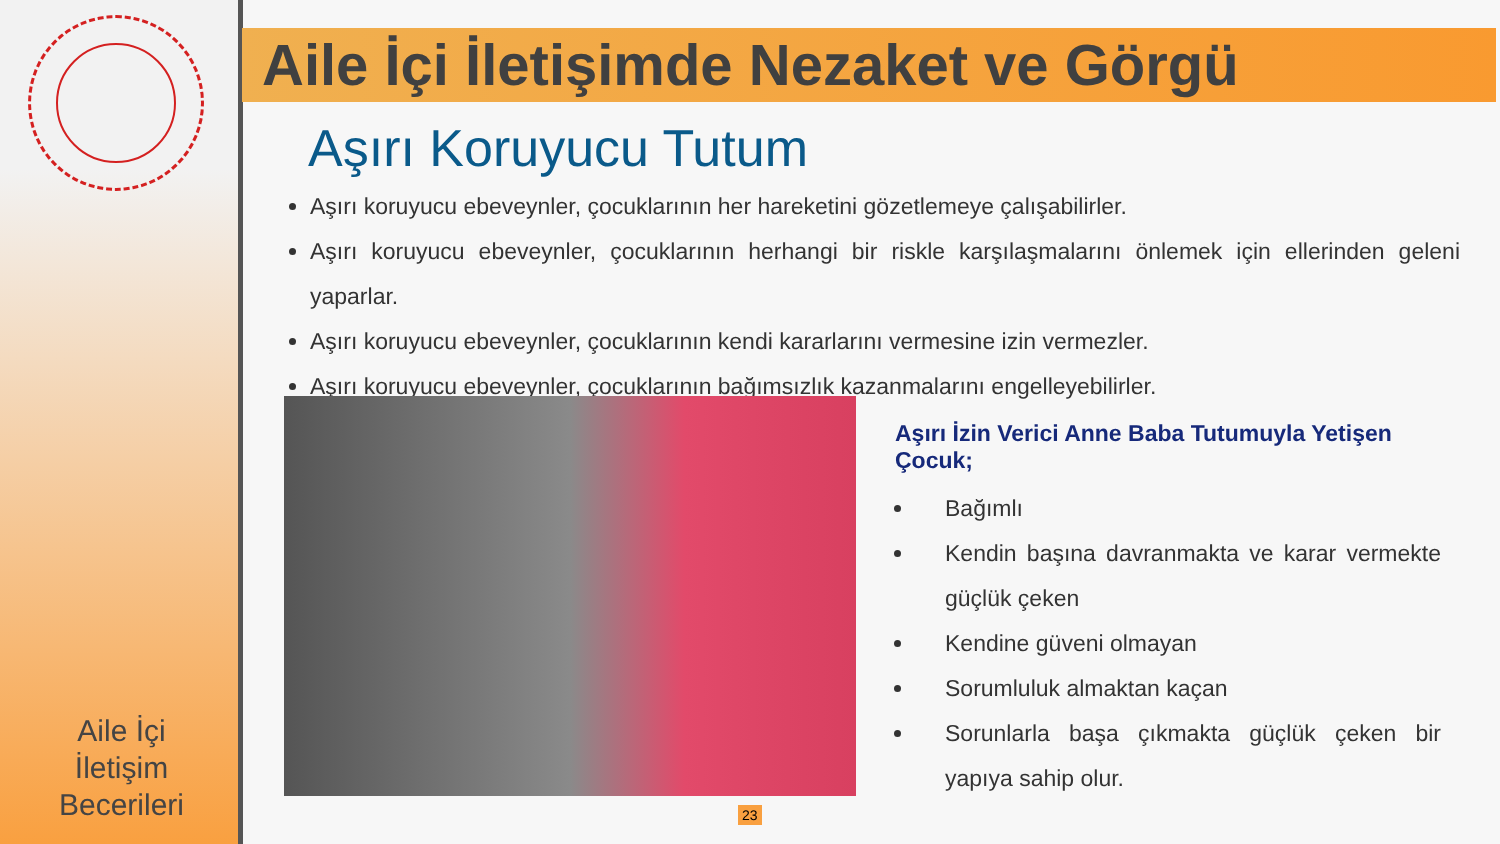Aile İçi
İletişim
Becerileri
Aile İçi İletişimde Nezaket ve Görgü
Aşırı Koruyucu Tutum
Aşırı koruyucu ebeveynler, çocuklarının her hareketini gözetlemeye çalışabilirler.
Aşırı koruyucu ebeveynler, çocuklarının herhangi bir riskle karşılaşmalarını önlemek için ellerinden geleni yaparlar.
Aşırı koruyucu ebeveynler, çocuklarının kendi kararlarını vermesine izin vermezler.
Aşırı koruyucu ebeveynler, çocuklarının bağımsızlık kazanmalarını engelleyebilirler.
Aşırı İzin Verici Anne Baba Tutumuyla Yetişen Çocuk;
Bağımlı
Kendin başına davranmakta ve karar vermekte güçlük çeken
Kendine güveni olmayan
Sorumluluk almaktan kaçan
Sorunlarla başa çıkmakta güçlük çeken bir yapıya sahip olur.
23